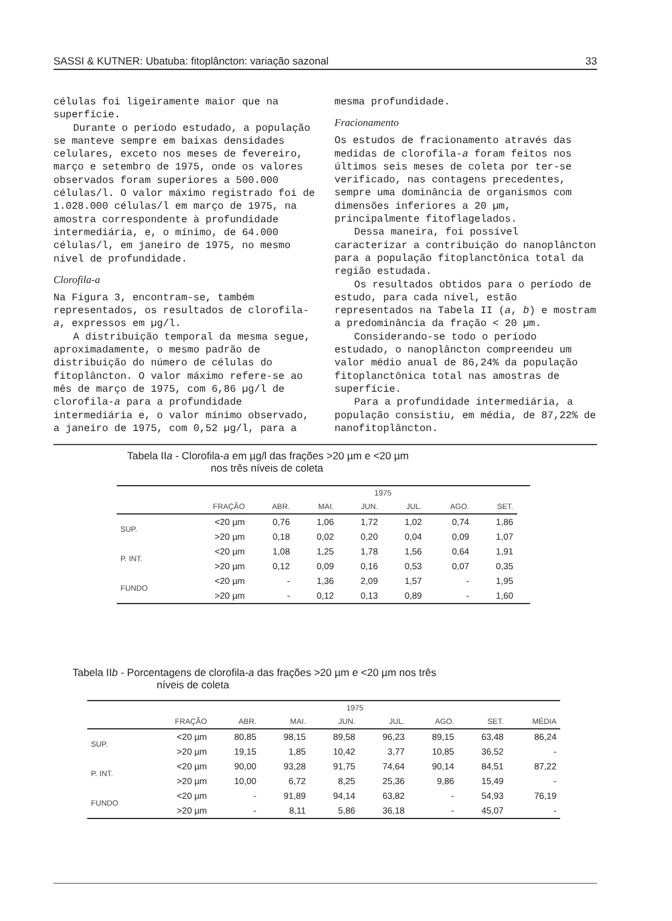SASSI & KUTNER: Ubatuba: fitoplâncton: variação sazonal 33
células foi ligeiramente maior que na superfície.
Durante o período estudado, a população se manteve sempre em baixas densidades celulares, exceto nos meses de fevereiro, março e setembro de 1975, onde os valores observados foram superiores a 500.000 células/l. O valor máximo registrado foi de 1.028.000 células/l em março de 1975, na amostra correspondente à profundidade intermediária, e, o mínimo, de 64.000 células/l, em janeiro de 1975, no mesmo nível de profundidade.
Clorofila-a
Na Figura 3, encontram-se, também representados, os resultados de clorofila-a, expressos em µg/l.
A distribuição temporal da mesma segue, aproximadamente, o mesmo padrão de distribuição do número de células do fitoplâncton. O valor máximo refere-se ao mês de março de 1975, com 6,86 µg/l de clorofila-a para a profundidade intermediária e, o valor mínimo observado, a janeiro de 1975, com 0,52 µg/l, para a
mesma profundidade.
Fracionamento
Os estudos de fracionamento através das medidas de clorofila-a foram feitos nos últimos seis meses de coleta por ter-se verificado, nas contagens precedentes, sempre uma dominância de organismos com dimensões inferiores a 20 µm, principalmente fitoflagelados.
Dessa maneira, foi possível caracterizar a contribuição do nanoplâncton para a população fitoplanctônica total da região estudada.
Os resultados obtidos para o período de estudo, para cada nível, estão representados na Tabela II (a, b) e mostram a predominância da fração < 20 µm.
Considerando-se todo o período estudado, o nanoplâncton compreendeu um valor médio anual de 86,24% da população fitoplanctônica total nas amostras de superfície.
Para a profundidade intermediária, a população consistiu, em média, de 87,22% de nanofitoplâncton.
Tabela IIa - Clorofila-a em µg/l das frações >20 µm e <20 µm
nos três níveis de coleta
| | | | | 1975 | | | | |
| --- | --- | --- | --- | --- | --- | --- | --- | --- |
| | FRAÇÃO | ABR. | MAI. | JUN. | JUL. | AGO. | SET. | |
| SUP. | <20 µm | 0,76 | 1,06 | 1,72 | 1,02 | 0,74 | 1,86 | |
| | >20 µm | 0,18 | 0,02 | 0,20 | 0,04 | 0,09 | 1,07 | |
| P. INT. | <20 µm | 1,08 | 1,25 | 1,78 | 1,56 | 0,64 | 1,91 | |
| | >20 µm | 0,12 | 0,09 | 0,16 | 0,53 | 0,07 | 0,35 | |
| FUNDO | <20 µm | - | 1,36 | 2,09 | 1,57 | - | 1,95 | |
| | >20 µm | - | 0,12 | 0,13 | 0,89 | - | 1,60 | |
Tabela IIb - Porcentagens de clorofila-a das frações >20 µm e <20 µm nos três
níveis de coleta
| | | | | 1975 | | | | |
| --- | --- | --- | --- | --- | --- | --- | --- | --- |
| | FRAÇÃO | ABR. | MAI. | JUN. | JUL. | AGO. | SET. | MÉDIA |
| SUP. | <20 µm | 80,85 | 98,15 | 89,58 | 96,23 | 89,15 | 63,48 | 86,24 |
| | >20 µm | 19,15 | 1,85 | 10,42 | 3,77 | 10,85 | 36,52 | - |
| P. INT. | <20 µm | 90,00 | 93,28 | 91,75 | 74,64 | 90,14 | 84,51 | 87,22 |
| | >20 µm | 10,00 | 6,72 | 8,25 | 25,36 | 9,86 | 15,49 | - |
| FUNDO | <20 µm | - | 91,89 | 94,14 | 63,82 | - | 54,93 | 76,19 |
| | >20 µm | - | 8,11 | 5,86 | 36,18 | - | 45,07 | - |